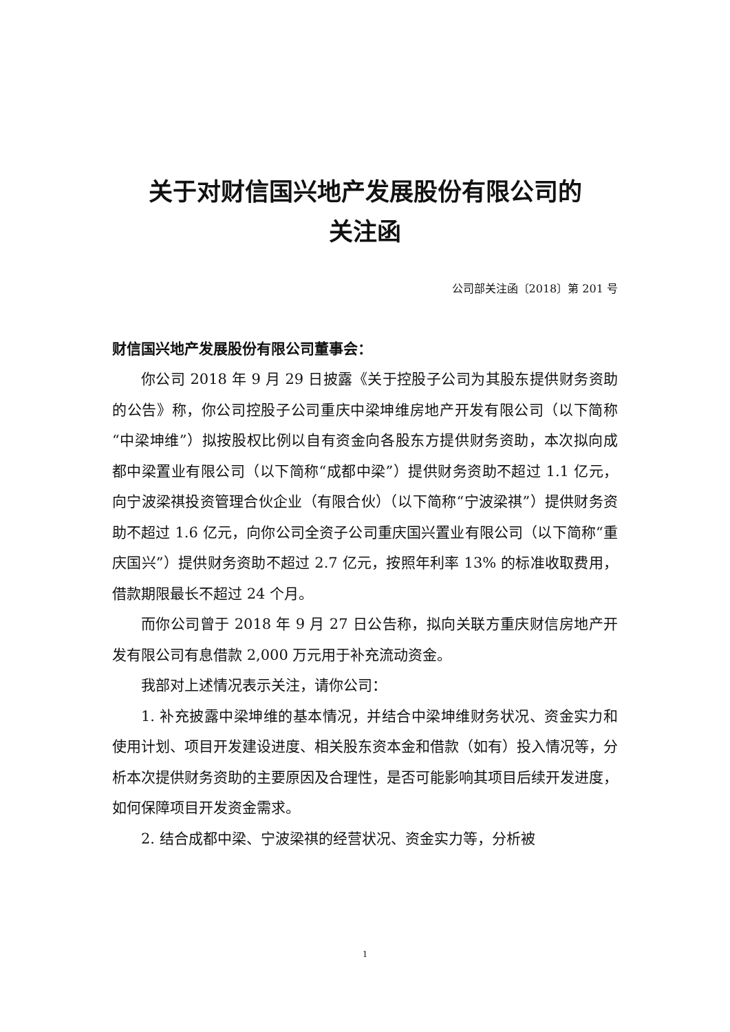关于对财信国兴地产发展股份有限公司的
关注函
公司部关注函〔2018〕第 201 号
财信国兴地产发展股份有限公司董事会：
你公司 2018 年 9 月 29 日披露《关于控股子公司为其股东提供财务资助的公告》称，你公司控股子公司重庆中梁坤维房地产开发有限公司（以下简称“中梁坤维”）拟按股权比例以自有资金向各股东方提供财务资助，本次拟向成都中梁置业有限公司（以下简称“成都中梁”）提供财务资助不超过 1.1 亿元，向宁波梁祺投资管理合伙企业（有限合伙）（以下简称“宁波梁祺”）提供财务资助不超过 1.6 亿元，向你公司全资子公司重庆国兴置业有限公司（以下简称“重庆国兴”）提供财务资助不超过 2.7 亿元，按照年利率 13% 的标准收取费用，借款期限最长不超过 24 个月。
而你公司曾于 2018 年 9 月 27 日公告称，拟向关联方重庆财信房地产开发有限公司有息借款 2,000 万元用于补充流动资金。
我部对上述情况表示关注，请你公司：
1. 补充披露中梁坤维的基本情况，并结合中梁坤维财务状况、资金实力和使用计划、项目开发建设进度、相关股东资本金和借款（如有）投入情况等，分析本次提供财务资助的主要原因及合理性，是否可能影响其项目后续开发进度，如何保障项目开发资金需求。
2. 结合成都中梁、宁波梁祺的经营状况、资金实力等，分析被
1